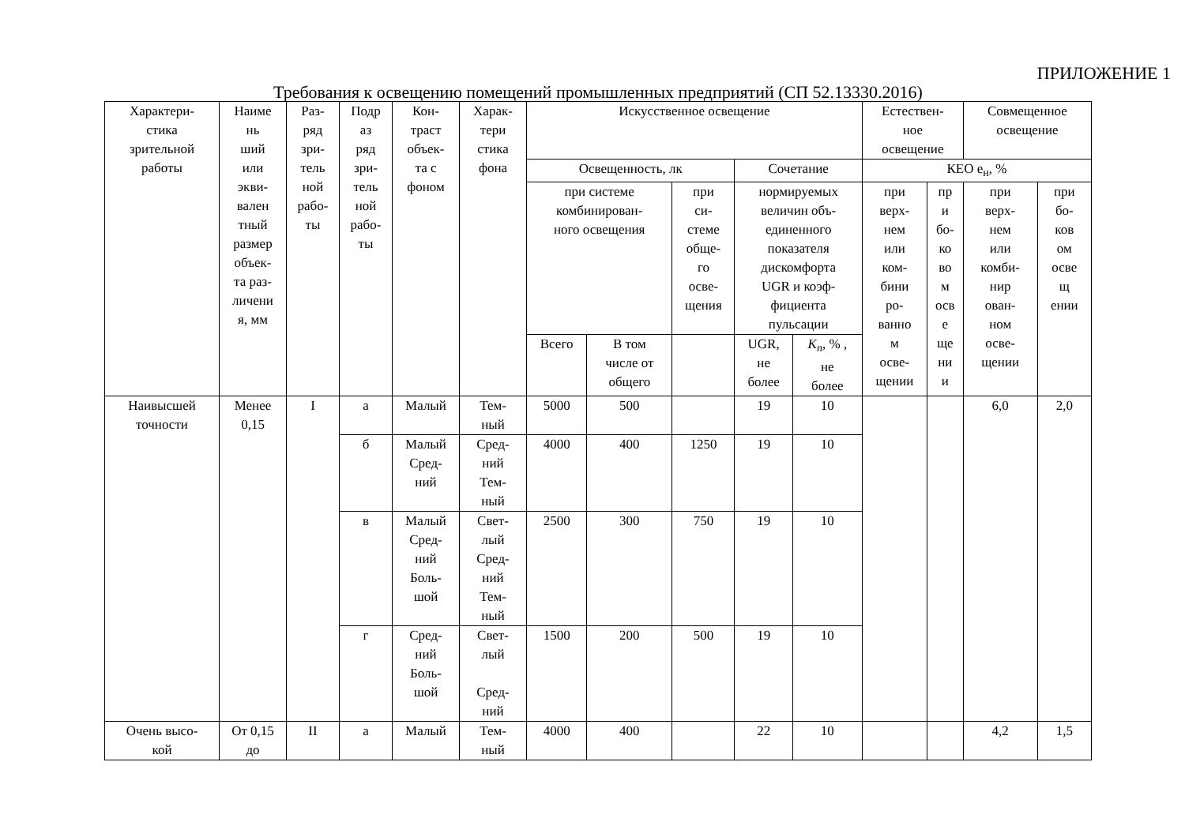ПРИЛОЖЕНИЕ 1
Требования к освещению помещений промышленных предприятий (СП 52.13330.2016)
| Характери- стика зрительной работы | Наиме нь ший или экви- вален тный размер объек- та раз- личени я, мм | Раз- ряд зри- тель ной рабо- ты | Подр аз ряд зри- тель ной рабо- ты | Кон- траст объек- та с фоном | Харак- тери стика фона | Искусственное освещение | | | | | Естествен- ное освещение | | Совмещенное освещение | |
| --- | --- | --- | --- | --- | --- | --- | --- | --- | --- | --- | --- | --- | --- | --- |
| | | | | | | Освещенность, лк | | | Сочетание | | КЕО е<sub>н</sub>, % | | | |
| | | | | | | при системе комбинирован- ного освещения | | при си- стеме обще- го осве- щения | нормируемых величин объ- единенного показателя дискомфорта UGR и коэф- фициента пульсации | | при верх- нем или ком- бини ро- ванно м осве- щении | пр и бо- ко во м осв е ще ни и | при верх- нем или комби- нир ован- ном осве- щении | при бо- ков ом осве щ ении |
| | | | | | | Всего | В том числе от общего | | UGR, не более | K<sub>п</sub> , % , не более | | | | |
| Наивысшей точности | Менее 0,15 | I | а | Малый | Тем- ный | 5000 | 500 | | 19 | 10 | | | 6,0 | 2,0 |
| | | | б | Малый Сред- ний | Сред- ний Тем- ный | 4000 | 400 | 1250 | 19 | 10 | | | | |
| | | | в | Малый Сред- ний Боль- шой | Свет- лый Сред- ний Тем- ный | 2500 | 300 | 750 | 19 | 10 | | | | |
| | | | г | Сред- ний Боль- шой | Свет- лый Сред- ний | 1500 | 200 | 500 | 19 | 10 | | | | |
| Очень высо- кой | От 0,15 до | II | а | Малый | Тем- ный | 4000 | 400 | | 22 | 10 | | | 4,2 | 1,5 |